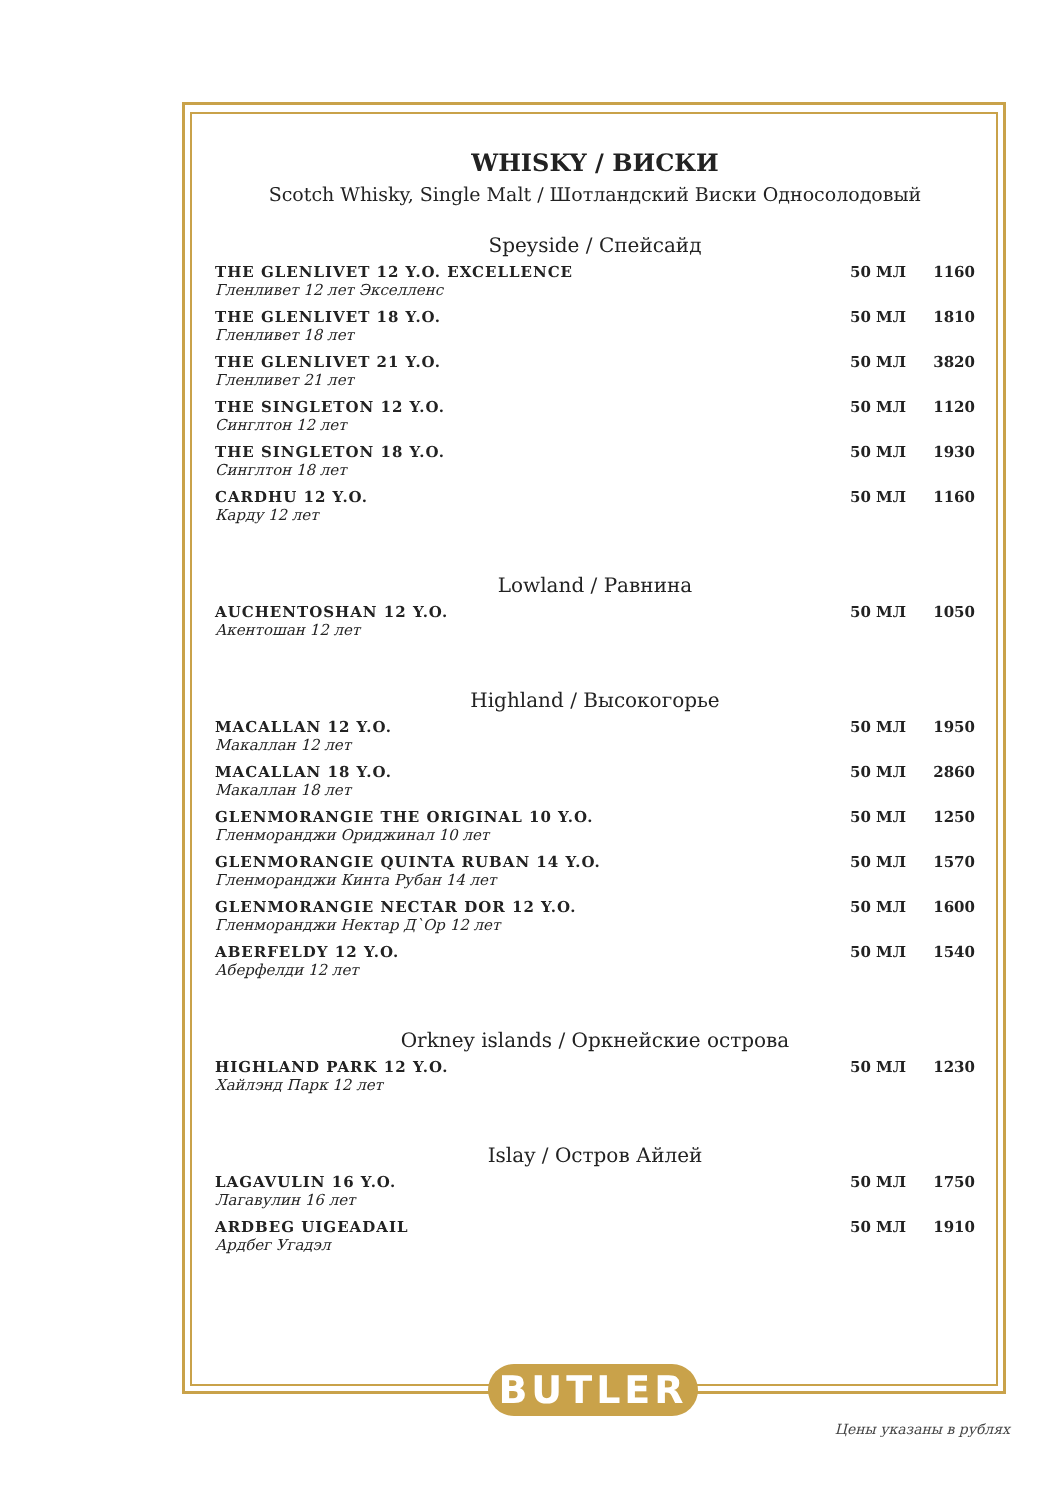WHISKY / ВИСКИ
Scotch Whisky, Single Malt / Шотландский Виски Односолодовый
Speyside / Спейсайд
| THE GLENLIVET 12 Y.O. EXCELLENCE Гленливет 12 лет Экселленс | 50 МЛ | 1160 |
| THE GLENLIVET 18 Y.O. Гленливет 18 лет | 50 МЛ | 1810 |
| THE GLENLIVET 21 Y.O. Гленливет 21 лет | 50 МЛ | 3820 |
| THE SINGLETON 12 Y.O. Синглтон 12 лет | 50 МЛ | 1120 |
| THE SINGLETON 18 Y.O. Синглтон 18 лет | 50 МЛ | 1930 |
| CARDHU 12 Y.O. Карду 12 лет | 50 МЛ | 1160 |
Lowland / Равнина
| AUCHENTOSHAN 12 Y.O. Акентошан 12 лет | 50 МЛ | 1050 |
Highland / Высокогорье
| MACALLAN 12 Y.O. Макаллан 12 лет | 50 МЛ | 1950 |
| MACALLAN 18 Y.O. Макаллан 18 лет | 50 МЛ | 2860 |
| GLENMORANGIE THE ORIGINAL 10 Y.O. Гленморанджи Ориджинал 10 лет | 50 МЛ | 1250 |
| GLENMORANGIE QUINTA RUBAN 14 Y.O. Гленморанджи Кинта Рубан 14 лет | 50 МЛ | 1570 |
| GLENMORANGIE NECTAR DOR 12 Y.O. Гленморанджи Нектар Д`Ор 12 лет | 50 МЛ | 1600 |
| ABERFELDY 12 Y.O. Аберфелди 12 лет | 50 МЛ | 1540 |
Orkney islands / Оркнейские острова
| HIGHLAND PARK 12 Y.O. Хайлэнд Парк 12 лет | 50 МЛ | 1230 |
Islay / Остров Айлей
| LAGAVULIN 16 Y.O. Лагавулин 16 лет | 50 МЛ | 1750 |
| ARDBEG UIGEADAIL Ардбег Угадэл | 50 МЛ | 1910 |
BUTLER
Цены указаны в рублях